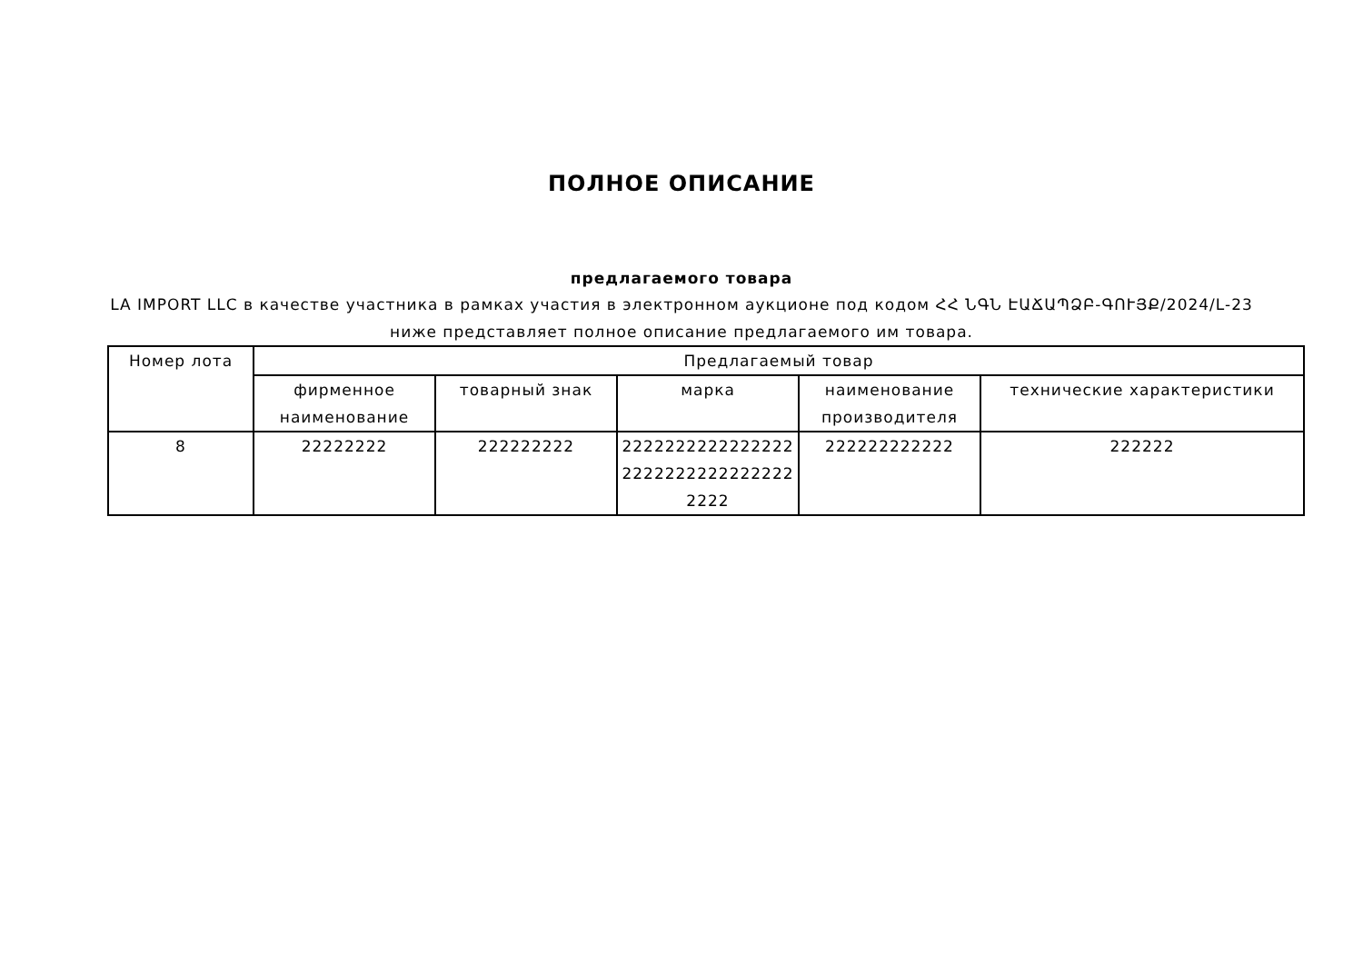ПОЛНОЕ ОПИСАНИЕ
предлагаемого товара
LA IMPORT LLC в качестве участника в рамках участия в электронном аукционе под кодом ՀՀ ՆԳՆ ԷԱՃԱՊՁԲ-ԳՈՒՅՔ/2024/L-23 ниже представляет полное описание предлагаемого им товара.
| Номер лота | Предлагаемый товар | | | | |
| --- | --- | --- | --- | --- | --- |
| | фирменное наименование | товарный знак | марка | наименование производителя | технические характеристики |
| 8 | 22222222 | 222222222 | 222222222222222222222222222222222222 | 222222222222 | 222222 |